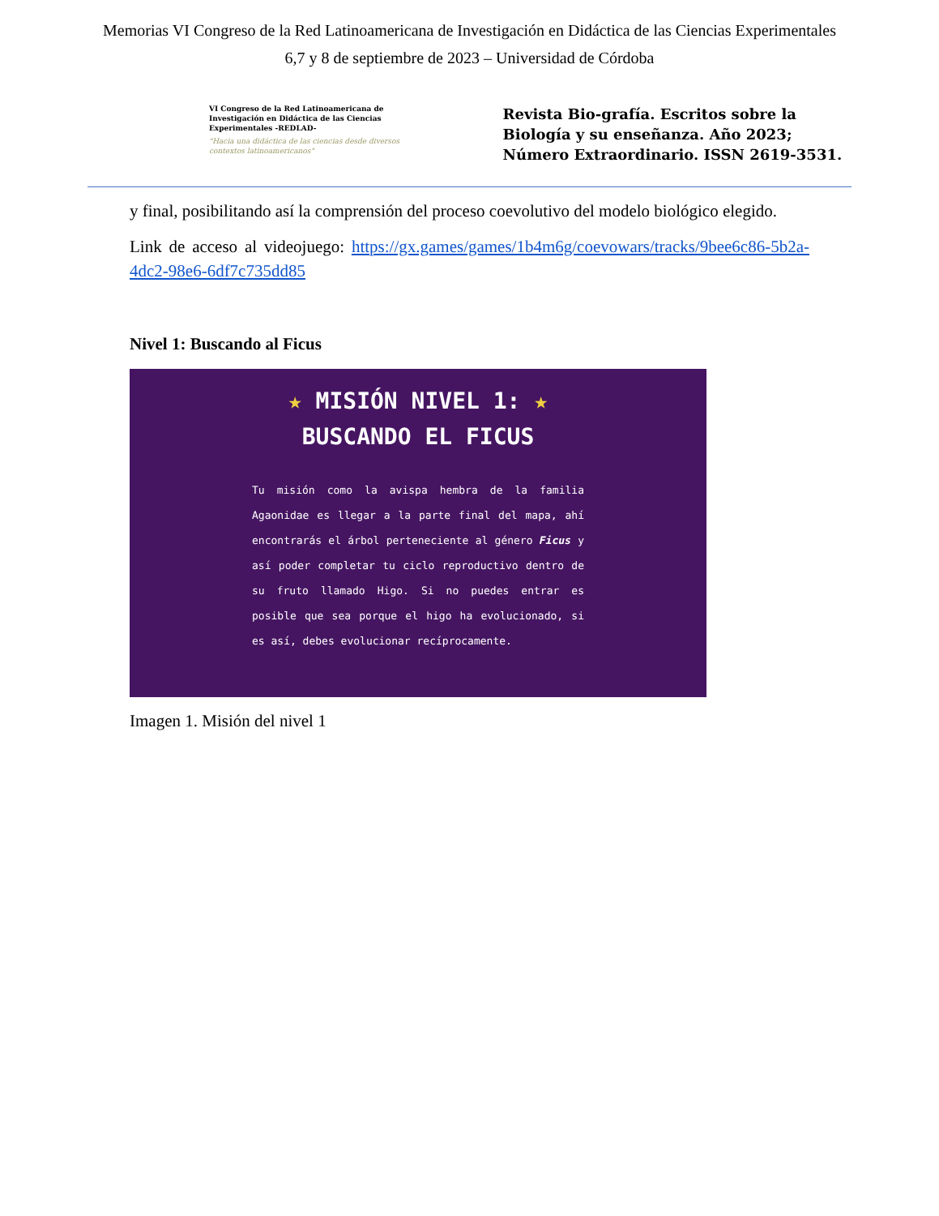Memorias VI Congreso de la Red Latinoamericana de Investigación en Didáctica de las Ciencias Experimentales
6,7 y 8 de septiembre de 2023 – Universidad de Córdoba
VI Congreso de la Red Latinoamericana de Investigación en Didáctica de las Ciencias Experimentales -REDLAD-
"Hacia una didáctica de las ciencias desde diversos contextos latinoamericanos"
Revista Bio-grafía. Escritos sobre la Biología y su enseñanza. Año 2023; Número Extraordinario. ISSN 2619-3531.
y final, posibilitando así la comprensión del proceso coevolutivo del modelo biológico elegido.
Link de acceso al videojuego: https://gx.games/games/1b4m6g/coevowars/tracks/9bee6c86-5b2a-4dc2-98e6-6df7c735dd85
Nivel 1: Buscando al Ficus
★ MISIÓN NIVEL 1: ★
BUSCANDO EL FICUS
Tu misión como la avispa hembra de la familia Agaonidae es llegar a la parte final del mapa, ahí encontrarás el árbol perteneciente al género Ficus y así poder completar tu ciclo reproductivo dentro de su fruto llamado Higo. Si no puedes entrar es posible que sea porque el higo ha evolucionado, si es así, debes evolucionar recíprocamente.
Imagen 1. Misión del nivel 1